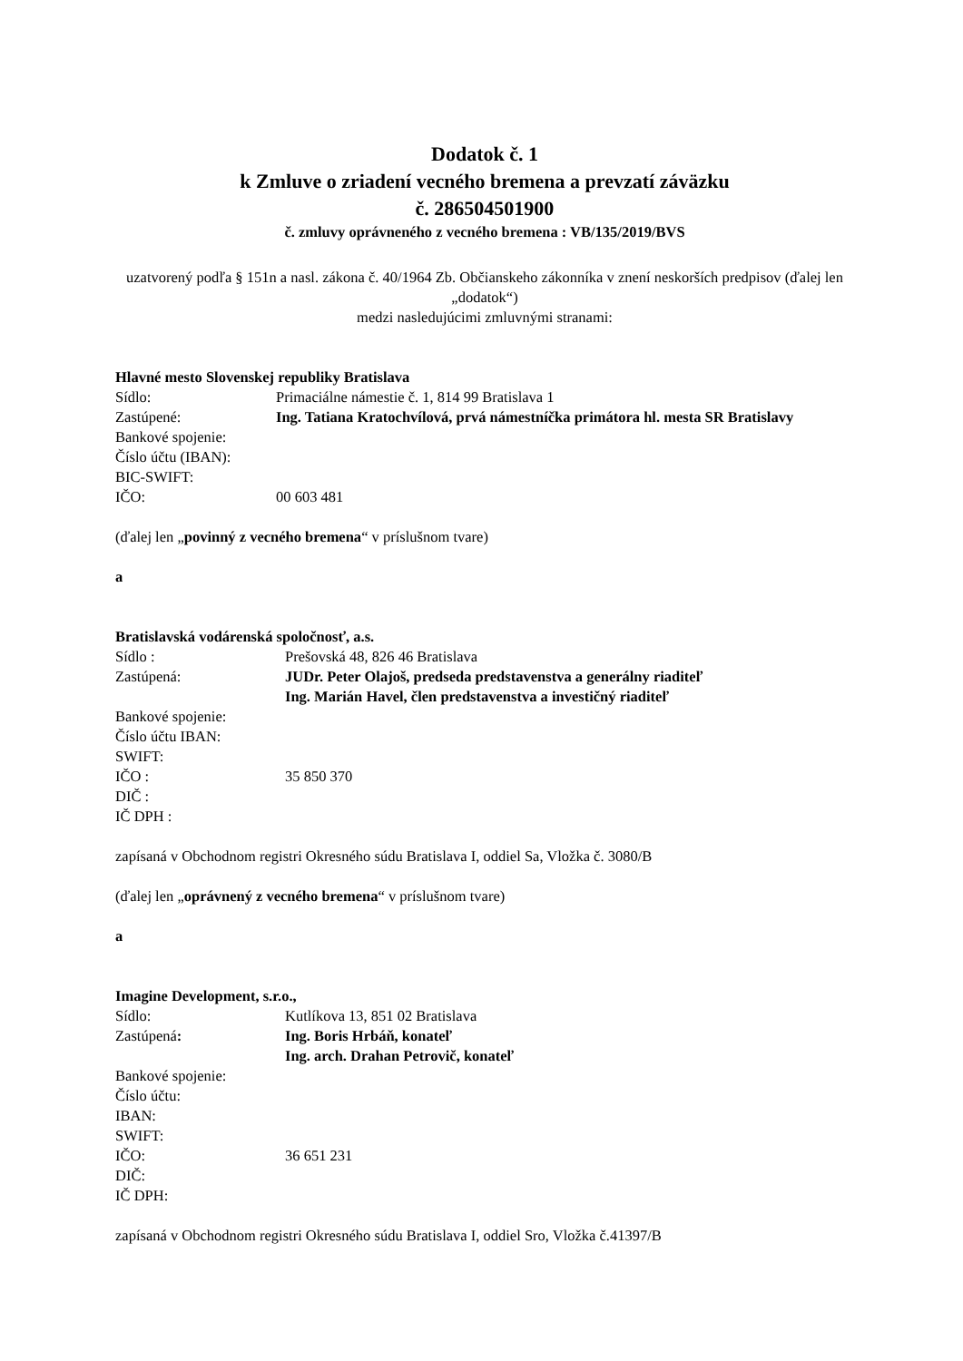Dodatok č. 1
k Zmluve o zriadení vecného bremena a prevzatí záväzku
č. 286504501900
č. zmluvy oprávneného z vecného bremena : VB/135/2019/BVS
uzatvorený podľa § 151n a nasl. zákona č. 40/1964 Zb. Občianskeho zákonníka v znení neskorších predpisov (ďalej len „dodatok“)
medzi nasledujúcimi zmluvnými stranami:
Hlavné mesto Slovenskej republiky Bratislava
Sídlo: Primaciálne námestie č. 1, 814 99 Bratislava 1
Zastúpené: Ing. Tatiana Kratochvílová, prvá námestníčka primátora hl. mesta SR Bratislavy
Bankové spojenie:
Číslo účtu (IBAN):
BIC-SWIFT:
IČO: 00 603 481
(ďalej len „povinný z vecného bremena“ v príslušnom tvare)
a
Bratislavská vodárenská spoločnosť, a.s.
Sídlo : Prešovská 48, 826 46 Bratislava
Zastúpená: JUDr. Peter Olajoš, predseda predstavenstva a generálny riaditeľ
Ing. Marián Havel, člen predstavenstva a investičný riaditeľ
Bankové spojenie:
Číslo účtu IBAN:
SWIFT:
IČO : 35 850 370
DIČ :
IČ DPH :
zapísaná v Obchodnom registri Okresného súdu Bratislava I, oddiel Sa, Vložka č. 3080/B
(ďalej len „oprávnený z vecného bremena“ v príslušnom tvare)
a
Imagine Development, s.r.o.,
Sídlo: Kutlíkova 13, 851 02 Bratislava
Zastúpená: Ing. Boris Hrbáň, konateľ
Ing. arch. Drahan Petrovič, konateľ
Bankové spojenie:
Číslo účtu:
IBAN:
SWIFT:
IČO: 36 651 231
DIČ:
IČ DPH:
zapísaná v Obchodnom registri Okresného súdu Bratislava I, oddiel Sro, Vložka č.41397/B